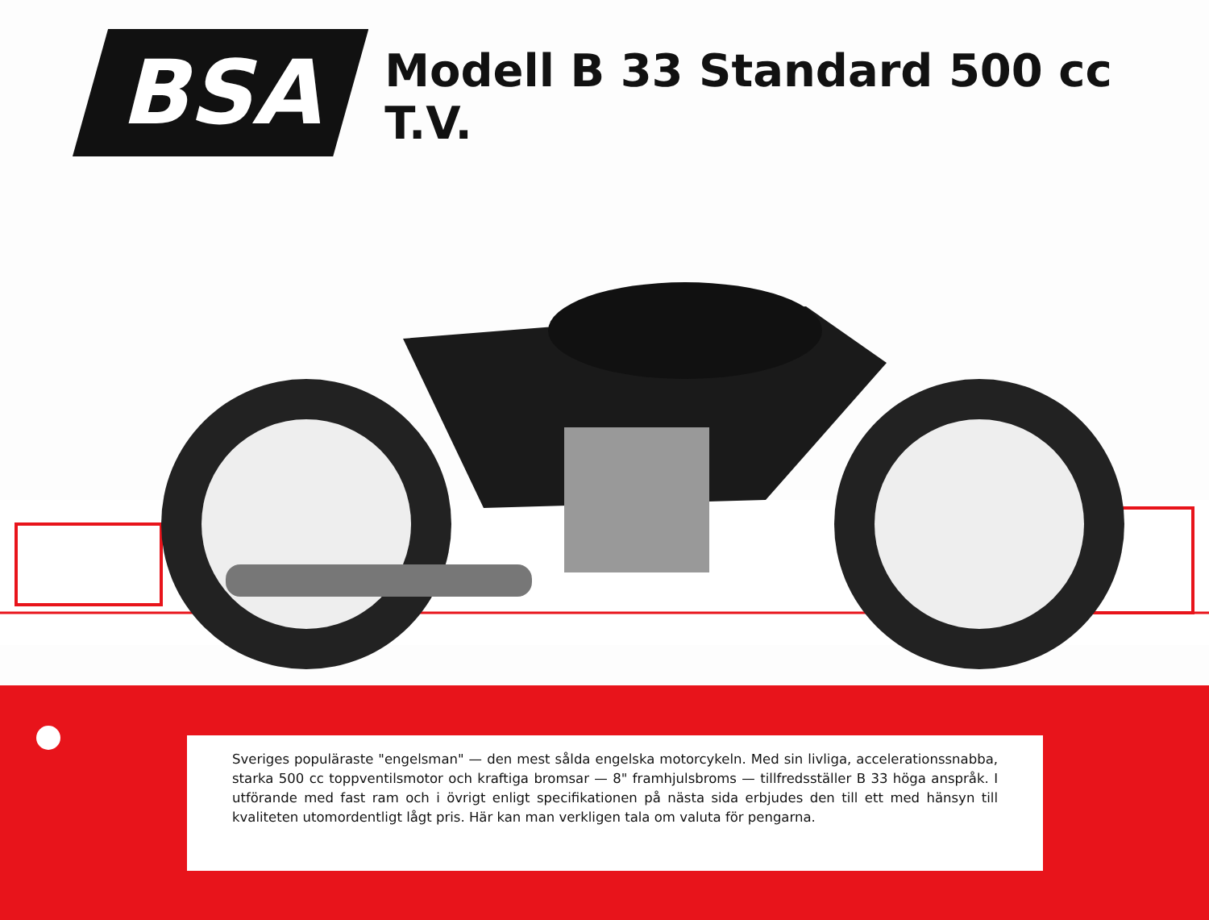BSA
Modell B 33 Standard 500 cc T.V.
Sveriges populäraste "engelsman" — den mest sålda engelska motorcykeln. Med sin livliga, accelerationssnabba, starka 500 cc toppventilsmotor och kraftiga bromsar — 8" framhjulsbroms — tillfredsställer B 33 höga anspråk. I utförande med fast ram och i övrigt enligt specifikationen på nästa sida erbjudes den till ett med hänsyn till kvaliteten utomordentligt lågt pris. Här kan man verkligen tala om valuta för pengarna.